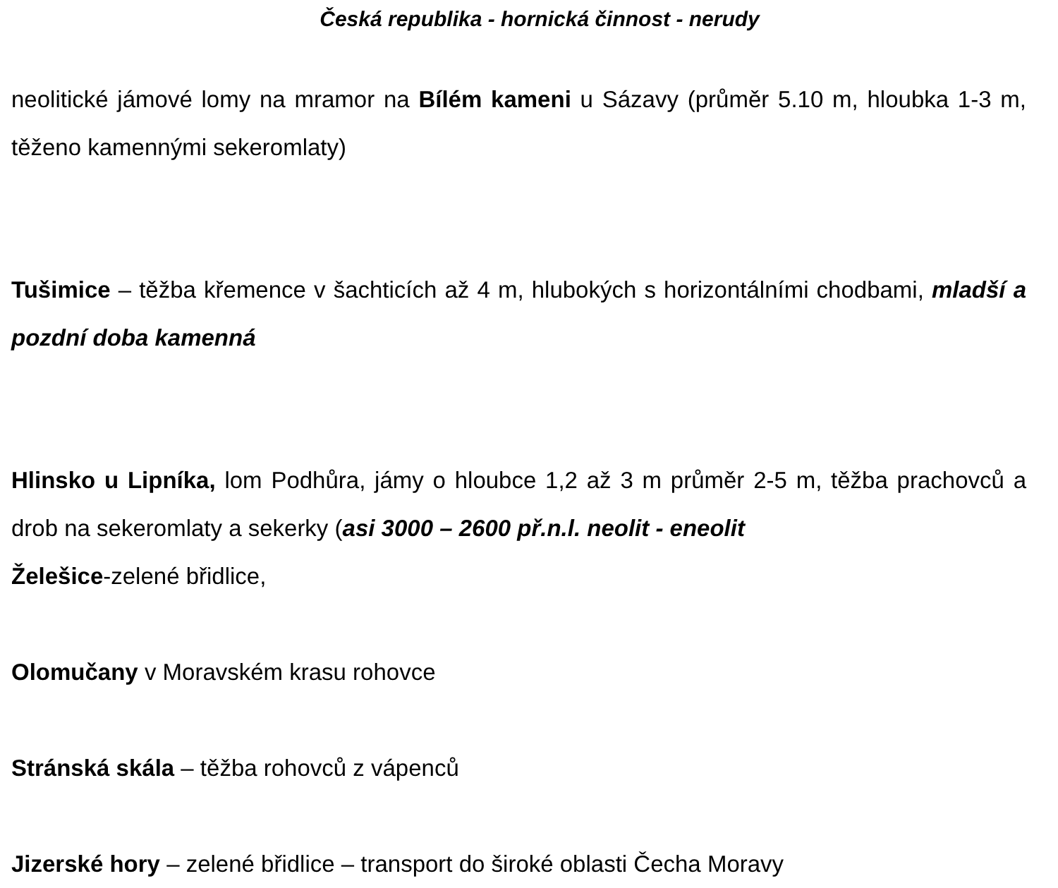Česká republika - hornická činnost - nerudy
neolitické jámové lomy na mramor na Bílém kameni u Sázavy (průměr 5.10 m, hloubka 1-3 m, těženo kamennými sekeromlaty)
Tušimice – těžba křemence v šachticích až 4 m, hlubokých s horizontálními chodbami, mladší a pozdní doba kamenná
Hlinsko u Lipníka, lom Podhůra, jámy o hloubce 1,2 až 3 m průměr 2-5 m, těžba prachovců a drob na sekeromlaty a sekerky (asi 3000 – 2600 př.n.l. neolit - eneolit
Želešice-zelené břidlice,
Olomučany v Moravském krasu rohovce
Stránská skála – těžba rohovců z vápenců
Jizerské hory – zelené břidlice – transport do široké oblasti Čecha Moravy